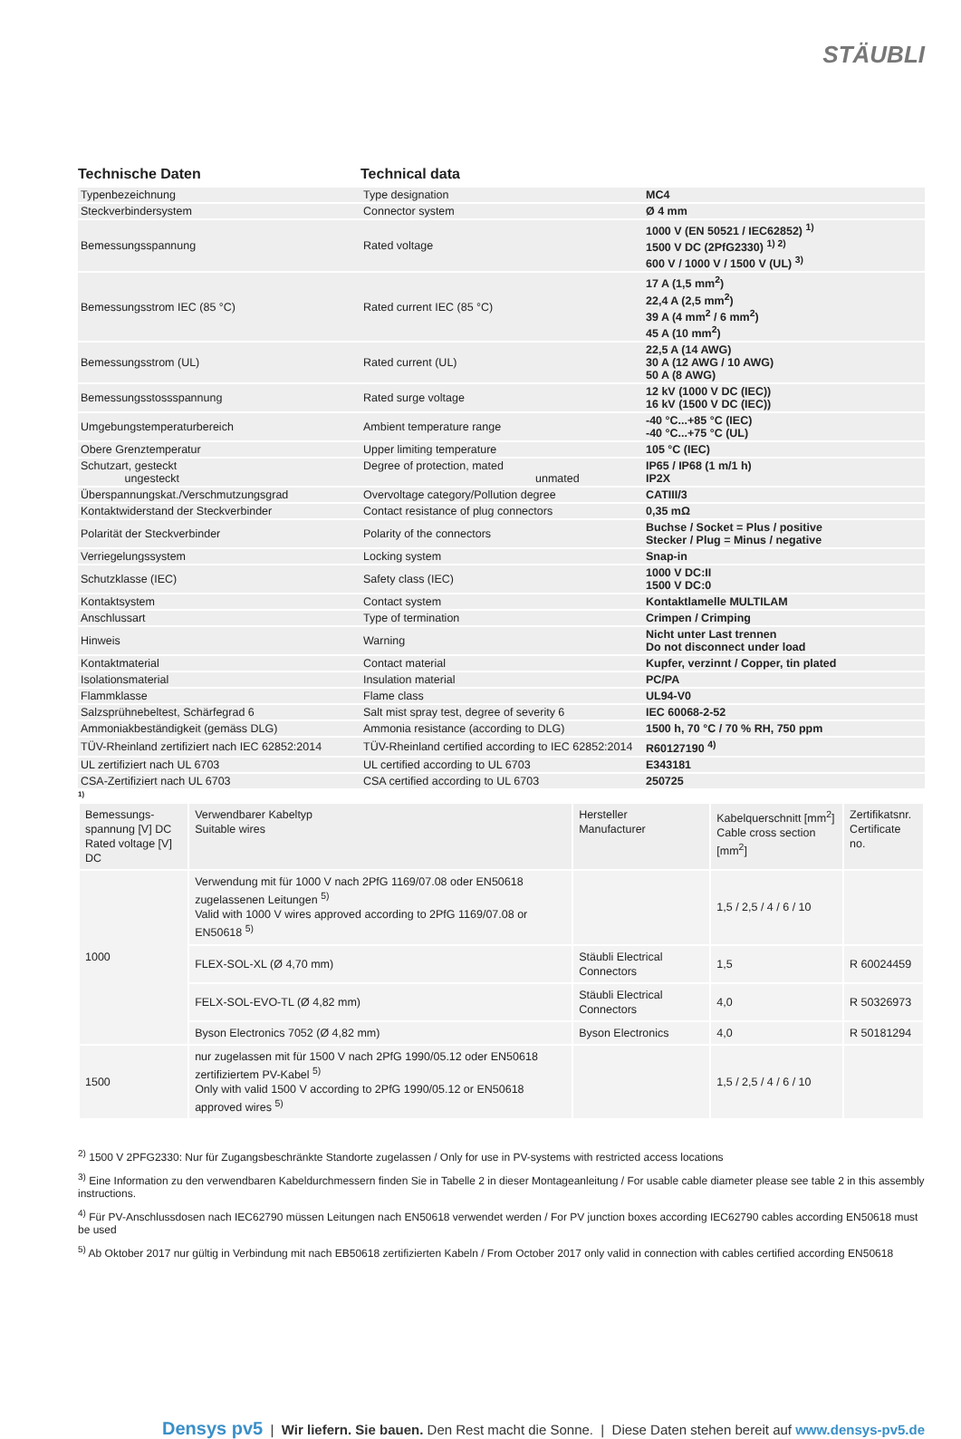STÄUBLI
Technische Daten Technical data
| Typenbezeichnung | Type designation | MC4 |
| Steckverbindersystem | Connector system | Ø 4 mm |
| Bemessungsspannung | Rated voltage | 1000 V (EN 50521 / IEC62852) <sup>1)</sup> 1500 V DC (2PfG2330) <sup>1) 2)</sup> 600 V / 1000 V / 1500 V (UL) <sup>3)</sup> |
| Bemessungsstrom IEC (85 °C) | Rated current IEC (85 °C) | 17 A (1,5 mm<sup>2</sup>) 22,4 A (2,5 mm<sup>2</sup>) 39 A (4 mm<sup>2</sup> / 6 mm<sup>2</sup>) 45 A (10 mm<sup>2</sup>) |
| Bemessungsstrom (UL) | Rated current (UL) | 22,5 A (14 AWG) 30 A (12 AWG / 10 AWG) 50 A (8 AWG) |
| Bemessungsstossspannung | Rated surge voltage | 12 kV (1000 V DC (IEC)) 16 kV (1500 V DC (IEC)) |
| Umgebungstemperaturbereich | Ambient temperature range | -40 °C...+85 °C (IEC) -40 °C...+75 °C (UL) |
| Obere Grenztemperatur | Upper limiting temperature | 105 °C (IEC) |
| Schutzart, gesteckt ungesteckt | Degree of protection, mated unmated | IP65 / IP68 (1 m/1 h) IP2X |
| Überspannungskat./Verschmutzungsgrad | Overvoltage category/Pollution degree | CATIII/3 |
| Kontaktwiderstand der Steckverbinder | Contact resistance of plug connectors | 0,35 mΩ |
| Polarität der Steckverbinder | Polarity of the connectors | Buchse / Socket = Plus / positive Stecker / Plug = Minus / negative |
| Verriegelungssystem | Locking system | Snap-in |
| Schutzklasse (IEC) | Safety class (IEC) | 1000 V DC:II 1500 V DC:0 |
| Kontaktsystem | Contact system | Kontaktlamelle MULTILAM |
| Anschlussart | Type of termination | Crimpen / Crimping |
| Hinweis | Warning | Nicht unter Last trennen Do not disconnect under load |
| Kontaktmaterial | Contact material | Kupfer, verzinnt / Copper, tin plated |
| Isolationsmaterial | Insulation material | PC/PA |
| Flammklasse | Flame class | UL94-V0 |
| Salzsprühnebeltest, Schärfegrad 6 | Salt mist spray test, degree of severity 6 | IEC 60068-2-52 |
| Ammoniakbeständigkeit (gemäss DLG) | Ammonia resistance (according to DLG) | 1500 h, 70 °C / 70 % RH, 750 ppm |
| TÜV-Rheinland zertifiziert nach IEC 62852:2014 | TÜV-Rheinland certified according to IEC 62852:2014 | R60127190 <sup>4)</sup> |
| UL zertifiziert nach UL 6703 | UL certified according to UL 6703 | E343181 |
| CSA-Zertifiziert nach UL 6703 | CSA certified according to UL 6703 | 250725 |
1)
| Bemessungs- spannung [V] DC Rated voltage [V] DC | Verwendbarer Kabeltyp Suitable wires | Hersteller Manufacturer | Kabelquerschnitt [mm<sup>2</sup>] Cable cross section [mm<sup>2</sup>] | Zertifikatsnr. Certificate no. |
| --- | --- | --- | --- | --- |
| 1000 | Verwendung mit für 1000 V nach 2PfG 1169/07.08 oder EN50618 zugelassenen Leitungen <sup>5)</sup> Valid with 1000 V wires approved according to 2PfG 1169/07.08 or EN50618 <sup>5)</sup> | | 1,5 / 2,5 / 4 / 6 / 10 | |
| | FLEX-SOL-XL (Ø 4,70 mm) | Stäubli Electrical Connectors | 1,5 | R 60024459 |
| | FELX-SOL-EVO-TL (Ø 4,82 mm) | Stäubli Electrical Connectors | 4,0 | R 50326973 |
| | Byson Electronics 7052 (Ø 4,82 mm) | Byson Electronics | 4,0 | R 50181294 |
| 1500 | nur zugelassen mit für 1500 V nach 2PfG 1990/05.12 oder EN50618 zertifiziertem PV-Kabel <sup>5)</sup> Only with valid 1500 V according to 2PfG 1990/05.12 or EN50618 approved wires <sup>5)</sup> | | 1,5 / 2,5 / 4 / 6 / 10 | |
<sup>2)</sup> 1500 V 2PFG2330: Nur für Zugangsbeschränkte Standorte zugelassen / Only for use in PV-systems with restricted access locations
<sup>3)</sup> Eine Information zu den verwendbaren Kabeldurchmessern finden Sie in Tabelle 2 in dieser Montageanleitung / For usable cable diameter please see table 2 in this assembly instructions.
<sup>4)</sup> Für PV-Anschlussdosen nach IEC62790 müssen Leitungen nach EN50618 verwendet werden / For PV junction boxes according IEC62790 cables according EN50618 must be used
<sup>5)</sup> Ab Oktober 2017 nur gültig in Verbindung mit nach EB50618 zertifizierten Kabeln / From October 2017 only valid in connection with cables certified according EN50618
Densys pv5 | Wir liefern. Sie bauen. Den Rest macht die Sonne. | Diese Daten stehen bereit auf www.densys-pv5.de